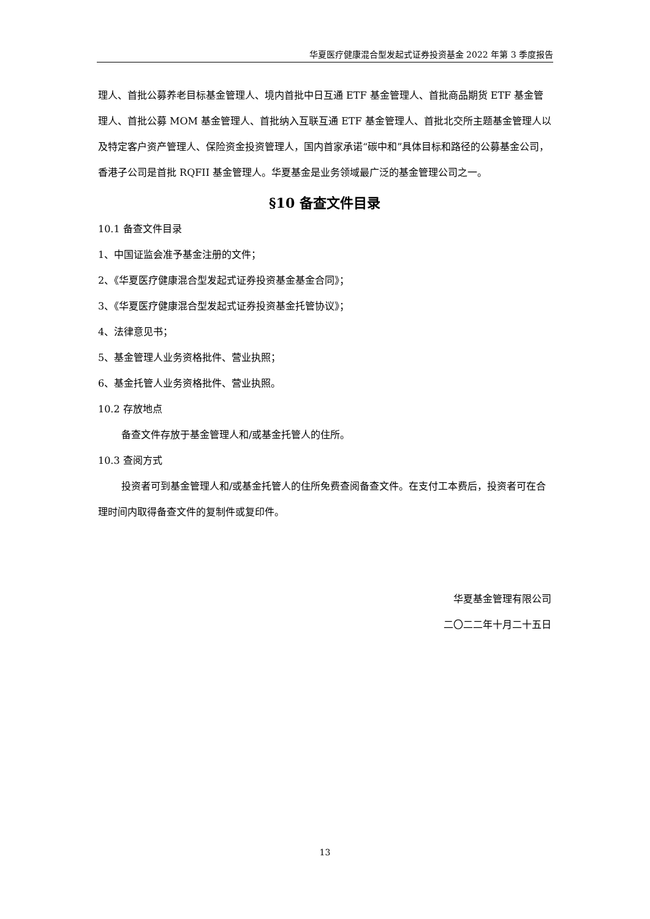华夏医疗健康混合型发起式证券投资基金 2022 年第 3 季度报告
理人、首批公募养老目标基金管理人、境内首批中日互通 ETF 基金管理人、首批商品期货 ETF 基金管理人、首批公募 MOM 基金管理人、首批纳入互联互通 ETF 基金管理人、首批北交所主题基金管理人以及特定客户资产管理人、保险资金投资管理人，国内首家承诺“碳中和”具体目标和路径的公募基金公司，香港子公司是首批 RQFII 基金管理人。华夏基金是业务领域最广泛的基金管理公司之一。
§10 备查文件目录
10.1 备查文件目录
1、中国证监会准予基金注册的文件；
2、《华夏医疗健康混合型发起式证券投资基金基金合同》；
3、《华夏医疗健康混合型发起式证券投资基金托管协议》；
4、法律意见书；
5、基金管理人业务资格批件、营业执照；
6、基金托管人业务资格批件、营业执照。
10.2 存放地点
备查文件存放于基金管理人和/或基金托管人的住所。
10.3 查阅方式
投资者可到基金管理人和/或基金托管人的住所免费查阅备查文件。在支付工本费后，投资者可在合理时间内取得备查文件的复制件或复印件。
华夏基金管理有限公司
二〇二二年十月二十五日
13